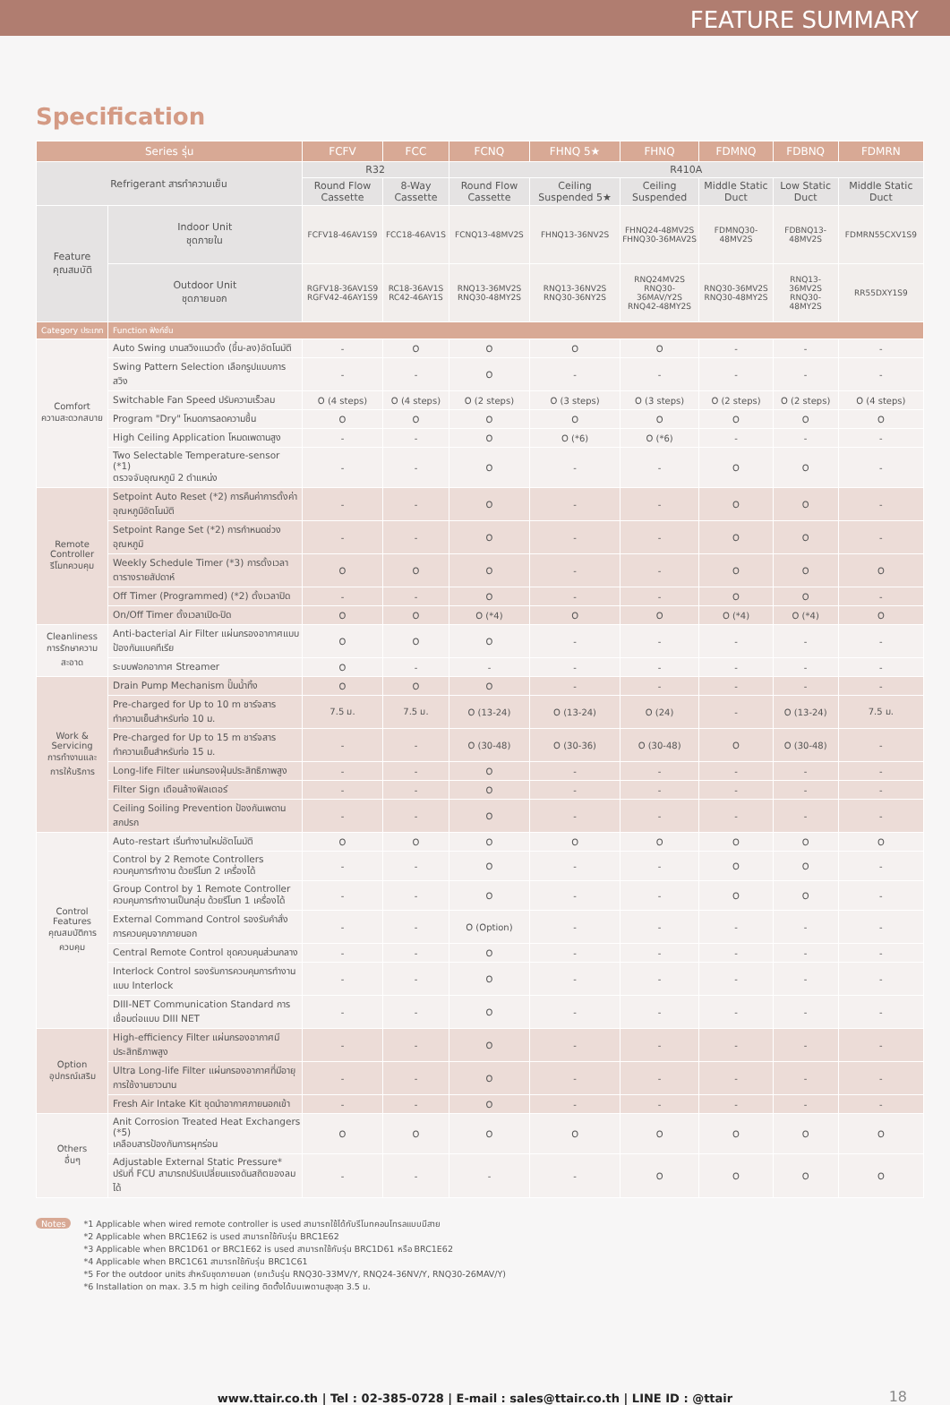FEATURE SUMMARY
Specification
| Series รุ่น | | | FCFV | FCC | FCNQ | FHNQ 5★ | FHNQ | FDMNQ | FDBNQ | FDMRN |
| --- | --- | --- | --- | --- | --- | --- | --- | --- | --- | --- |
| Refrigerant สารทำความเย็น | | | R32 | | R410A | | | | | |
| | | | Round Flow Cassette | 8-Way Cassette | Round Flow Cassette | Ceiling Suspended 5★ | Ceiling Suspended | Middle Static Duct | Low Static Duct | Middle Static Duct |
| Feature คุณสมบัติ | | Indoor Unit ชุดภายใน | FCFV18-46AV1S9 | FCC18-46AV1S | FCNQ13-48MV2S | FHNQ13-36NV2S | FHNQ24-48MV2S FHNQ30-36MAV2S | FDMNQ30-48MV2S | FDBNQ13-48MV2S | FDMRN55CXV1S9 |
| | | Outdoor Unit ชุดภายนอก | RGFV18-36AV1S9 RGFV42-46AY1S9 | RC18-36AV1S RC42-46AY1S | RNQ13-36MV2S RNQ30-48MY2S | RNQ13-36NV2S RNQ30-36NY2S | RNQ24MV2S RNQ30-36MAV/Y2S RNQ42-48MY2S | RNQ30-36MV2S RNQ30-48MY2S | RNQ13-36MV2S RNQ30-48MY2S | RR55DXY1S9 |
| Category ประเภท | Function ฟังก์ชั่น | | | | | | | | | |
| Comfort ความสะดวกสบาย | Auto Swing บานสวิงแนวตั้ง (ขึ้น-ลง)อัตโนมัติ | | - | O | O | O | O | - | - | - |
| | Swing Pattern Selection เลือกรูปแบบการสวิง | | - | - | O | - | - | - | - | - |
| | Switchable Fan Speed ปรับความเร็วลม | | O (4 steps) | O (4 steps) | O (2 steps) | O (3 steps) | O (3 steps) | O (2 steps) | O (2 steps) | O (4 steps) |
| | Program "Dry" โหมดการลดความชื้น | | O | O | O | O | O | O | O | O |
| | High Ceiling Application โหมดเพดานสูง | | - | - | O | O (*6) | O (*6) | - | - | - |
| | Two Selectable Temperature-sensor (*1) ตรวจจับอุณหภูมิ 2 ตำแหน่ง | | - | - | O | - | - | O | O | - |
| Remote Controller รีโมทควบคุม | Setpoint Auto Reset (*2) การคืนค่าการตั้งค่าอุณหภูมิอัตโนมัติ | | - | - | O | - | - | O | O | - |
| | Setpoint Range Set (*2) การกำหนดช่วงอุณหภูมิ | | - | - | O | - | - | O | O | - |
| | Weekly Schedule Timer (*3) การตั้งเวลาตารางรายสัปดาห์ | | O | O | O | - | - | O | O | O |
| | Off Timer (Programmed) (*2) ตั้งเวลาปิด | | - | - | O | - | - | O | O | - |
| | On/Off Timer ตั้งเวลาเปิด-ปิด | | O | O | O (*4) | O | O | O (*4) | O (*4) | O |
| Cleanliness การรักษาความสะอาด | Anti-bacterial Air Filter แผ่นกรองอากาศแบบป้องกันแบคทีเรีย | | O | O | O | - | - | - | - | - |
| | ระบบฟอกอากาศ Streamer | | O | - | - | - | - | - | - | - |
| Work & Servicing การทำงานและ การให้บริการ | Drain Pump Mechanism ปั๊มน้ำทิ้ง | | O | O | O | - | - | - | - | - |
| | Pre-charged for Up to 10 m ชาร์จสารทำความเย็นสำหรับท่อ 10 ม. | | 7.5 ม. | 7.5 ม. | O (13-24) | O (13-24) | O (24) | - | O (13-24) | 7.5 ม. |
| | Pre-charged for Up to 15 m ชาร์จสารทำความเย็นสำหรับท่อ 15 ม. | | - | - | O (30-48) | O (30-36) | O (30-48) | O | O (30-48) | - |
| | Long-life Filter แผ่นกรองฝุ่นประสิทธิภาพสูง | | - | - | O | - | - | - | - | - |
| | Filter Sign เตือนล้างฟิลเตอร์ | | - | - | O | - | - | - | - | - |
| | Ceiling Soiling Prevention ป้องกันเพดานสกปรก | | - | - | O | - | - | - | - | - |
| Control Features คุณสมบัติการควบคุม | Auto-restart เริ่มทำงานใหม่อัตโนมัติ | | O | O | O | O | O | O | O | O |
| | Control by 2 Remote Controllers ควบคุมการทำงาน ด้วยรีโมท 2 เครื่องได้ | | - | - | O | - | - | O | O | - |
| | Group Control by 1 Remote Controller ควบคุมการทำงานเป็นกลุ่ม ด้วยรีโมท 1 เครื่องได้ | | - | - | O | - | - | O | O | - |
| | External Command Control รองรับคำสั่งการควบคุมจากภายนอก | | - | - | O (Option) | - | - | - | - | - |
| | Central Remote Control ชุดควบคุมส่วนกลาง | | - | - | O | - | - | - | - | - |
| | Interlock Control รองรับการควบคุมการทำงานแบบ Interlock | | - | - | O | - | - | - | - | - |
| | DIII-NET Communication Standard การเชื่อมต่อแบบ DIII NET | | - | - | O | - | - | - | - | - |
| Option อุปกรณ์เสริม | High-efficiency Filter แผ่นกรองอากาศมีประสิทธิภาพสูง | | - | - | O | - | - | - | - | - |
| | Ultra Long-life Filter แผ่นกรองอากาศที่มีอายุการใช้งานยาวนาน | | - | - | O | - | - | - | - | - |
| | Fresh Air Intake Kit ชุดนำอากาศภายนอกเข้า | | - | - | O | - | - | - | - | - |
| Others อื่นๆ | Anit Corrosion Treated Heat Exchangers (*5) เคลือบสารป้องกันการผุกร่อน | | O | O | O | O | O | O | O | O |
| | Adjustable External Static Pressure* ปรับที่ FCU สามารถปรับเปลี่ยนแรงดันสถิตของลมได้ | | - | - | - | - | O | O | O | O |
Notes
*1 Applicable when wired remote controller is used สามารถใช้ได้กับรีโมทคอนโทรลแบบมีสาย
*2 Applicable when BRC1E62 is used สามารถใช้กับรุ่น BRC1E62
*3 Applicable when BRC1D61 or BRC1E62 is used สามารถใช้กับรุ่น BRC1D61 หรือ BRC1E62
*4 Applicable when BRC1C61 สามารถใช้กับรุ่น BRC1C61
*5 For the outdoor units สำหรับชุดภายนอก (ยกเว้นรุ่น RNQ30-33MV/Y, RNQ24-36NV/Y, RNQ30-26MAV/Y)
*6 Installation on max. 3.5 m high ceiling ติดตั้งได้บนเพดานสูงสุด 3.5 ม.
www.ttair.co.th | Tel : 02-385-0728 | E-mail : sales@ttair.co.th | LINE ID : @ttair 18